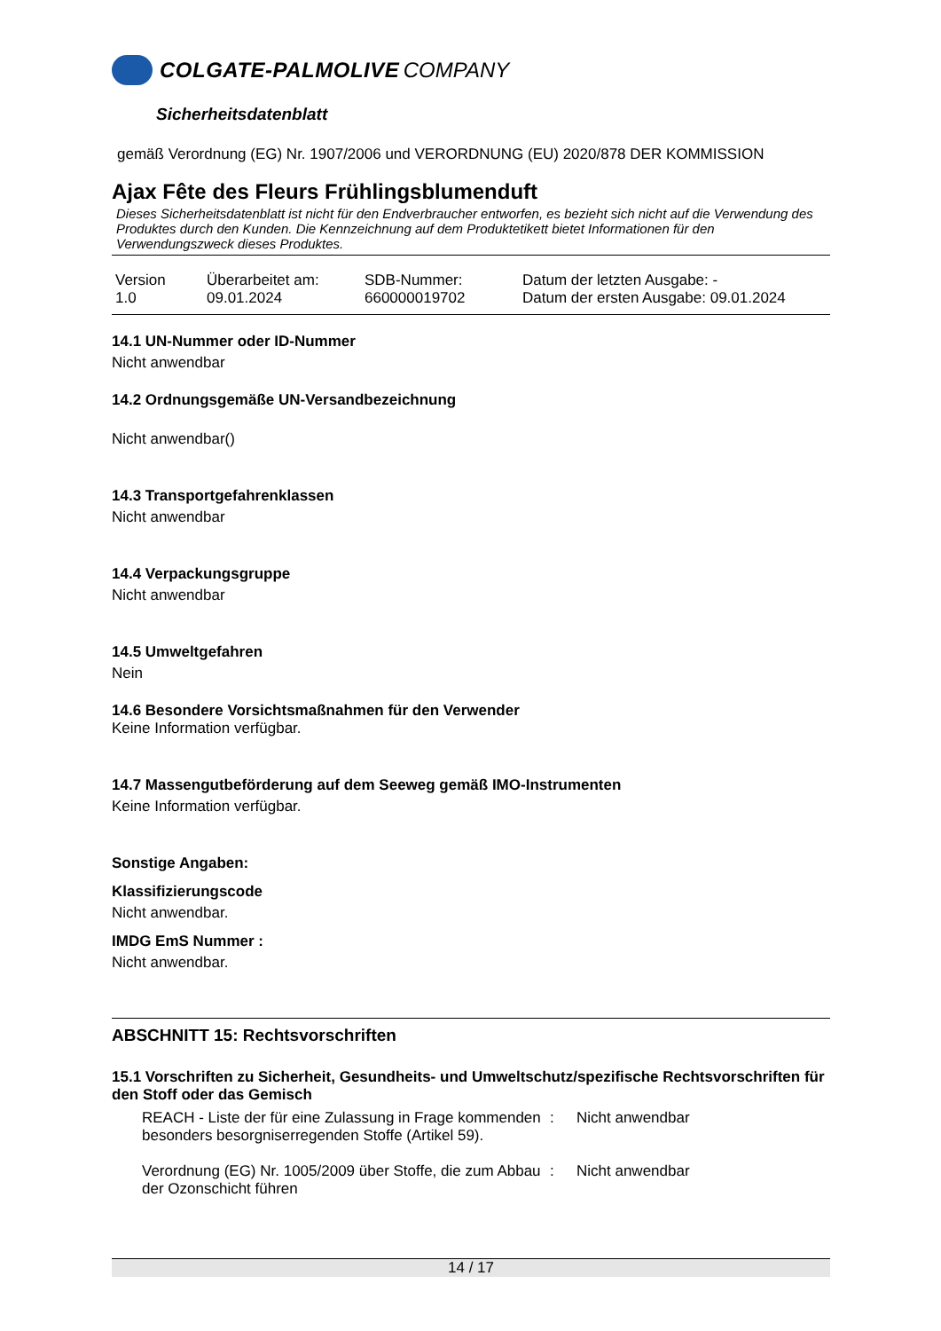COLGATE-PALMOLIVE COMPANY
Sicherheitsdatenblatt
gemäß Verordnung (EG) Nr. 1907/2006 und VERORDNUNG (EU) 2020/878 DER KOMMISSION
Ajax Fête des Fleurs Frühlingsblumenduft
Dieses Sicherheitsdatenblatt ist nicht für den Endverbraucher entworfen, es bezieht sich nicht auf die Verwendung des Produktes durch den Kunden. Die Kennzeichnung auf dem Produktetikett bietet Informationen für den Verwendungszweck dieses Produktes.
| Version 1.0 | Überarbeitet am: 09.01.2024 | SDB-Nummer: 660000019702 | Datum der letzten Ausgabe: - Datum der ersten Ausgabe: 09.01.2024 |
14.1 UN-Nummer oder ID-Nummer
Nicht anwendbar
14.2 Ordnungsgemäße UN-Versandbezeichnung
Nicht anwendbar()
14.3 Transportgefahrenklassen
Nicht anwendbar
14.4 Verpackungsgruppe
Nicht anwendbar
14.5 Umweltgefahren
Nein
14.6 Besondere Vorsichtsmaßnahmen für den Verwender
Keine Information verfügbar.
14.7 Massengutbeförderung auf dem Seeweg gemäß IMO-Instrumenten
Keine Information verfügbar.
Sonstige Angaben:
Klassifizierungscode
Nicht anwendbar.
IMDG EmS Nummer :
Nicht anwendbar.
ABSCHNITT 15: Rechtsvorschriften
15.1 Vorschriften zu Sicherheit, Gesundheits- und Umweltschutz/spezifische Rechtsvorschriften für den Stoff oder das Gemisch
| REACH - Liste der für eine Zulassung in Frage kommenden besonders besorgniserregenden Stoffe (Artikel 59). | : | Nicht anwendbar |
| Verordnung (EG) Nr. 1005/2009 über Stoffe, die zum Abbau der Ozonschicht führen | : | Nicht anwendbar |
14 / 17